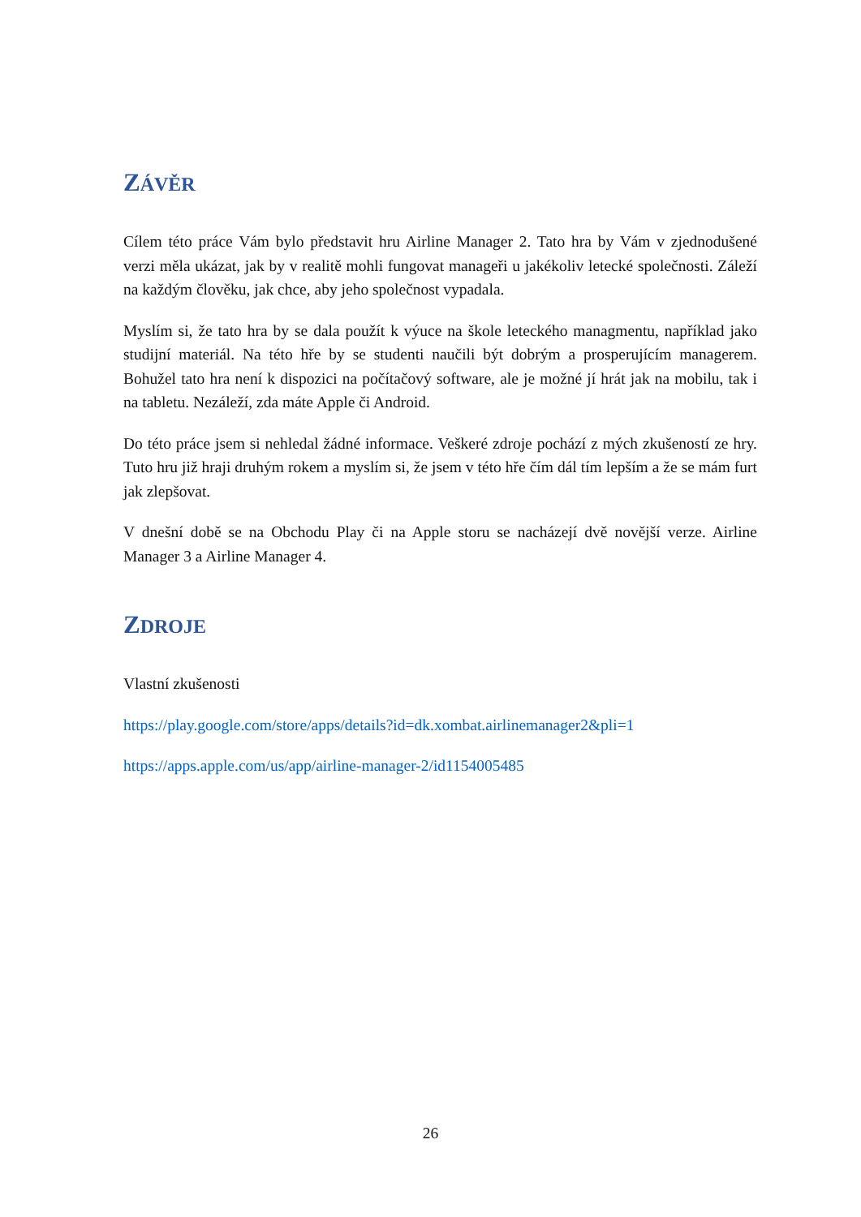ZÁVĚR
Cílem této práce Vám bylo představit hru Airline Manager 2. Tato hra by Vám v zjednodušené verzi měla ukázat, jak by v realitě mohli fungovat manageři u jakékoliv letecké společnosti. Záleží na každým člověku, jak chce, aby jeho společnost vypadala.
Myslím si, že tato hra by se dala použít k výuce na škole leteckého managmentu, například jako studijní materiál. Na této hře by se studenti naučili být dobrým a prosperujícím managerem. Bohužel tato hra není k dispozici na počítačový software, ale je možné jí hrát jak na mobilu, tak i na tabletu. Nezáleží, zda máte Apple či Android.
Do této práce jsem si nehledal žádné informace. Veškeré zdroje pochází z mých zkušeností ze hry. Tuto hru již hraji druhým rokem a myslím si, že jsem v této hře čím dál tím lepším a že se mám furt jak zlepšovat.
V dnešní době se na Obchodu Play či na Apple storu se nacházejí dvě novější verze. Airline Manager 3 a Airline Manager 4.
ZDROJE
Vlastní zkušenosti
https://play.google.com/store/apps/details?id=dk.xombat.airlinemanager2&pli=1
https://apps.apple.com/us/app/airline-manager-2/id1154005485
26